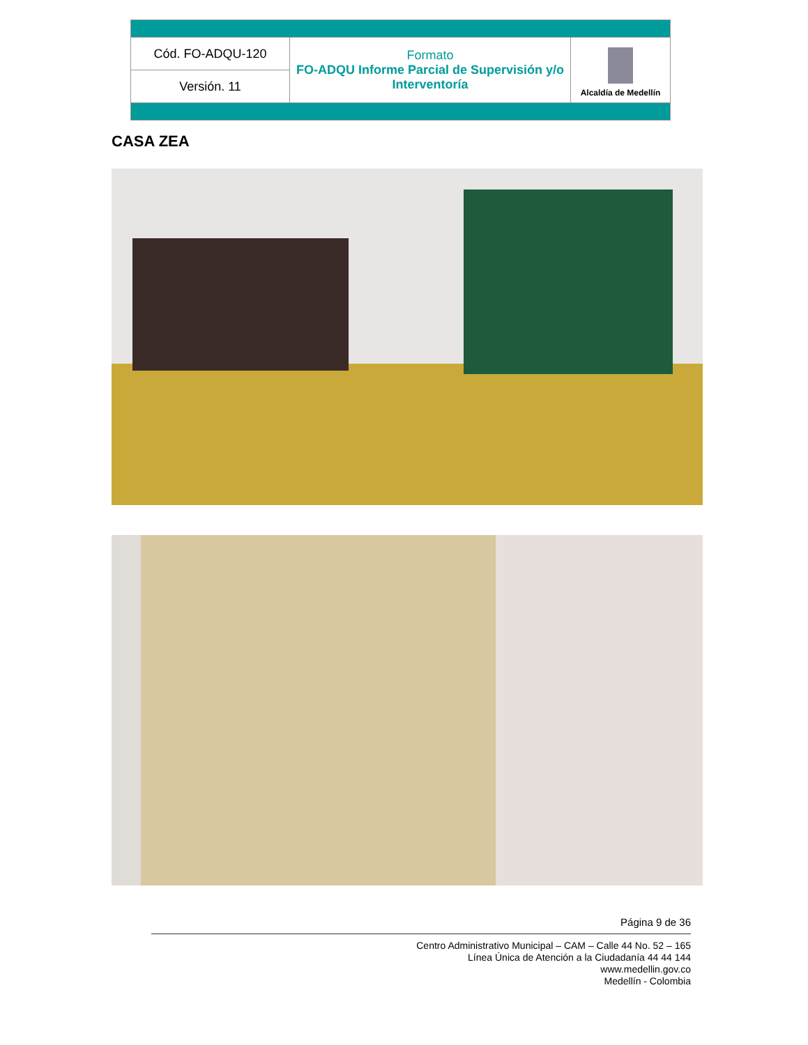| Cód. FO-ADQU-120 | Formato FO-ADQU Informe Parcial de Supervisión y/o Interventoría | Alcaldía de Medellín |
| Versión. 11 | | |
CASA ZEA
Página 9 de 36
Centro Administrativo Municipal – CAM – Calle 44 No. 52 – 165
Línea Única de Atención a la Ciudadanía 44 44 144
www.medellin.gov.co
Medellín - Colombia